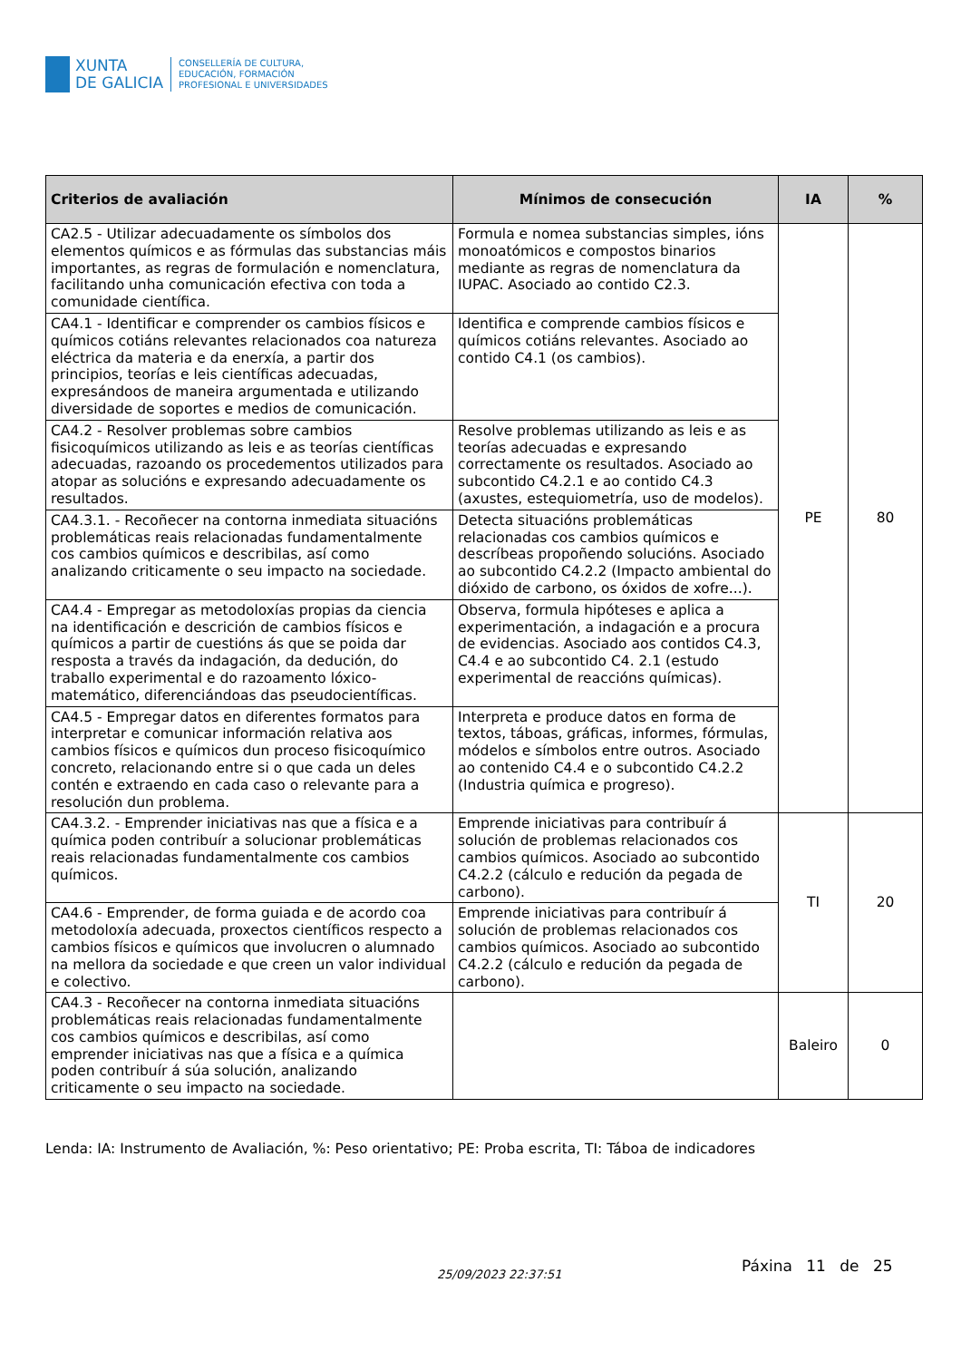XUNTA
DE GALICIA
CONSELLERÍA DE CULTURA,
EDUCACIÓN, FORMACIÓN
PROFESIONAL E UNIVERSIDADES
| Criterios de avaliación | Mínimos de consecución | IA | % |
| --- | --- | --- | --- |
| CA2.5 - Utilizar adecuadamente os símbolos dos elementos químicos e as fórmulas das substancias máis importantes, as regras de formulación e nomenclatura, facilitando unha comunicación efectiva con toda a comunidade científica. | Formula e nomea substancias simples, ións monoatómicos e compostos binarios mediante as regras de nomenclatura da IUPAC. Asociado ao contido C2.3. | PE | 80 |
| CA4.1 - Identificar e comprender os cambios físicos e químicos cotiáns relevantes relacionados coa natureza eléctrica da materia e da enerxía, a partir dos principios, teorías e leis científicas adecuadas, expresándoos de maneira argumentada e utilizando diversidade de soportes e medios de comunicación. | Identifica e comprende cambios físicos e químicos cotiáns relevantes. Asociado ao contido C4.1 (os cambios). | | |
| CA4.2 - Resolver problemas sobre cambios fisicoquímicos utilizando as leis e as teorías científicas adecuadas, razoando os procedementos utilizados para atopar as solucións e expresando adecuadamente os resultados. | Resolve problemas utilizando as leis e as teorías adecuadas e expresando correctamente os resultados. Asociado ao subcontido C4.2.1 e ao contido C4.3 (axustes, estequiometría, uso de modelos). | | |
| CA4.3.1. - Recoñecer na contorna inmediata situacións problemáticas reais relacionadas fundamentalmente cos cambios químicos e describilas, así como analizando criticamente o seu impacto na sociedade. | Detecta situacións problemáticas relacionadas cos cambios químicos e descríbeas propoñendo solucións. Asociado ao subcontido C4.2.2 (Impacto ambiental do dióxido de carbono, os óxidos de xofre...). | | |
| CA4.4 - Empregar as metodoloxías propias da ciencia na identificación e descrición de cambios físicos e químicos a partir de cuestións ás que se poida dar resposta a través da indagación, da dedución, do traballo experimental e do razoamento lóxico-matemático, diferenciándoas das pseudocientíficas. | Observa, formula hipóteses e aplica a experimentación, a indagación e a procura de evidencias. Asociado aos contidos C4.3, C4.4 e ao subcontido C4. 2.1 (estudo experimental de reaccións químicas). | | |
| CA4.5 - Empregar datos en diferentes formatos para interpretar e comunicar información relativa aos cambios físicos e químicos dun proceso fisicoquímico concreto, relacionando entre si o que cada un deles contén e extraendo en cada caso o relevante para a resolución dun problema. | Interpreta e produce datos en forma de textos, táboas, gráficas, informes, fórmulas, módelos e símbolos entre outros. Asociado ao contenido C4.4 e o subcontido C4.2.2 (Industria química e progreso). | | |
| CA4.3.2. - Emprender iniciativas nas que a física e a química poden contribuír a solucionar problemáticas reais relacionadas fundamentalmente cos cambios químicos. | Emprende iniciativas para contribuír á solución de problemas relacionados cos cambios químicos. Asociado ao subcontido C4.2.2 (cálculo e redución da pegada de carbono). | TI | 20 |
| CA4.6 - Emprender, de forma guiada e de acordo coa metodoloxía adecuada, proxectos científicos respecto a cambios físicos e químicos que involucren o alumnado na mellora da sociedade e que creen un valor individual e colectivo. | Emprende iniciativas para contribuír á solución de problemas relacionados cos cambios químicos. Asociado ao subcontido C4.2.2 (cálculo e redución da pegada de carbono). | | |
| CA4.3 - Recoñecer na contorna inmediata situacións problemáticas reais relacionadas fundamentalmente cos cambios químicos e describilas, así como emprender iniciativas nas que a física e a química poden contribuír á súa solución, analizando criticamente o seu impacto na sociedade. | | Baleiro | 0 |
Lenda: IA: Instrumento de Avaliación, %: Peso orientativo; PE: Proba escrita, TI: Táboa de indicadores
25/09/2023 22:37:51 Páxina 11 de 25